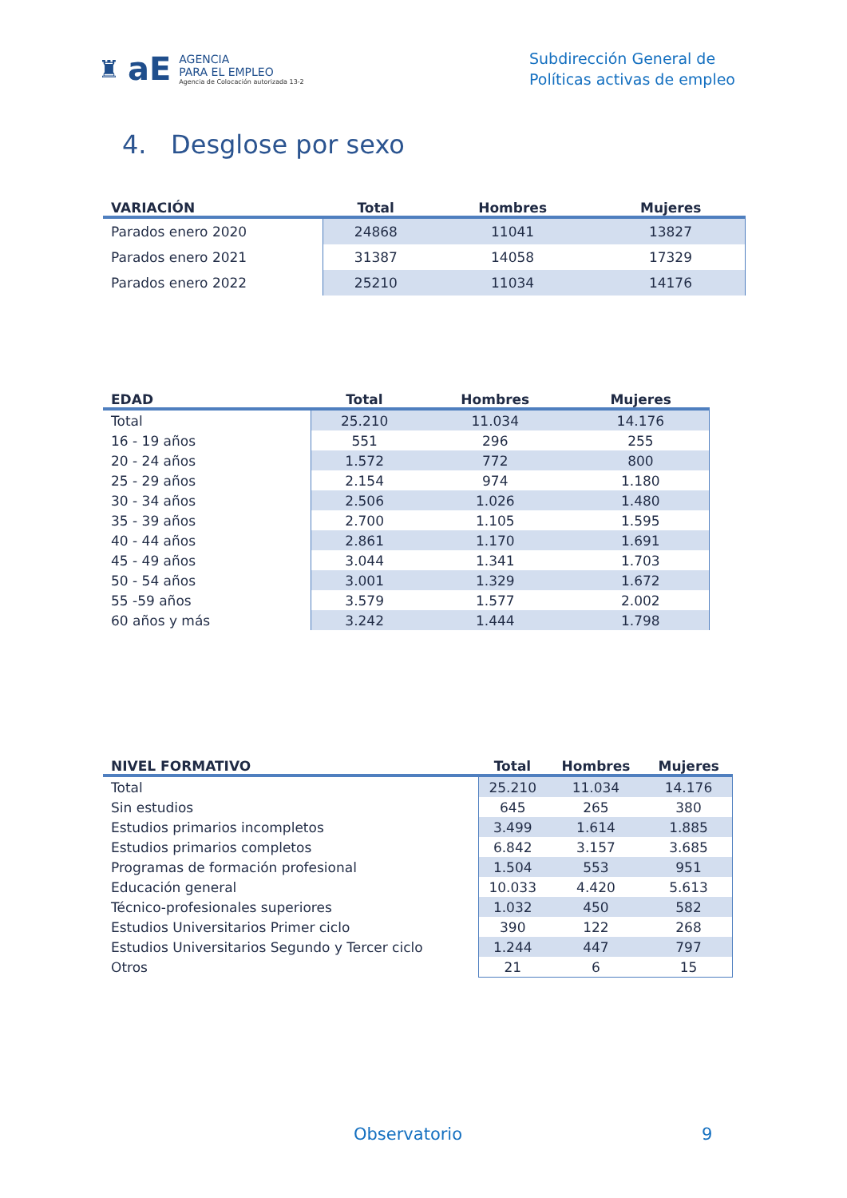♜ aE
AGENCIA
PARA EL EMPLEO
Agencia de Colocación autorizada 13-2
Subdirección General de
Políticas activas de empleo
4. Desglose por sexo
| VARIACIÓN | Total | Hombres | Mujeres |
| --- | --- | --- | --- |
| Parados enero 2020 | 24868 | 11041 | 13827 |
| Parados enero 2021 | 31387 | 14058 | 17329 |
| Parados enero 2022 | 25210 | 11034 | 14176 |
| EDAD | Total | Hombres | Mujeres |
| --- | --- | --- | --- |
| Total | 25.210 | 11.034 | 14.176 |
| 16 - 19 años | 551 | 296 | 255 |
| 20 - 24 años | 1.572 | 772 | 800 |
| 25 - 29 años | 2.154 | 974 | 1.180 |
| 30 - 34 años | 2.506 | 1.026 | 1.480 |
| 35 - 39 años | 2.700 | 1.105 | 1.595 |
| 40 - 44 años | 2.861 | 1.170 | 1.691 |
| 45 - 49 años | 3.044 | 1.341 | 1.703 |
| 50 - 54 años | 3.001 | 1.329 | 1.672 |
| 55 -59 años | 3.579 | 1.577 | 2.002 |
| 60 años y más | 3.242 | 1.444 | 1.798 |
| NIVEL FORMATIVO | Total | Hombres | Mujeres |
| --- | --- | --- | --- |
| Total | 25.210 | 11.034 | 14.176 |
| Sin estudios | 645 | 265 | 380 |
| Estudios primarios incompletos | 3.499 | 1.614 | 1.885 |
| Estudios primarios completos | 6.842 | 3.157 | 3.685 |
| Programas de formación profesional | 1.504 | 553 | 951 |
| Educación general | 10.033 | 4.420 | 5.613 |
| Técnico-profesionales superiores | 1.032 | 450 | 582 |
| Estudios Universitarios Primer ciclo | 390 | 122 | 268 |
| Estudios Universitarios Segundo y Tercer ciclo | 1.244 | 447 | 797 |
| Otros | 21 | 6 | 15 |
Observatorio 9